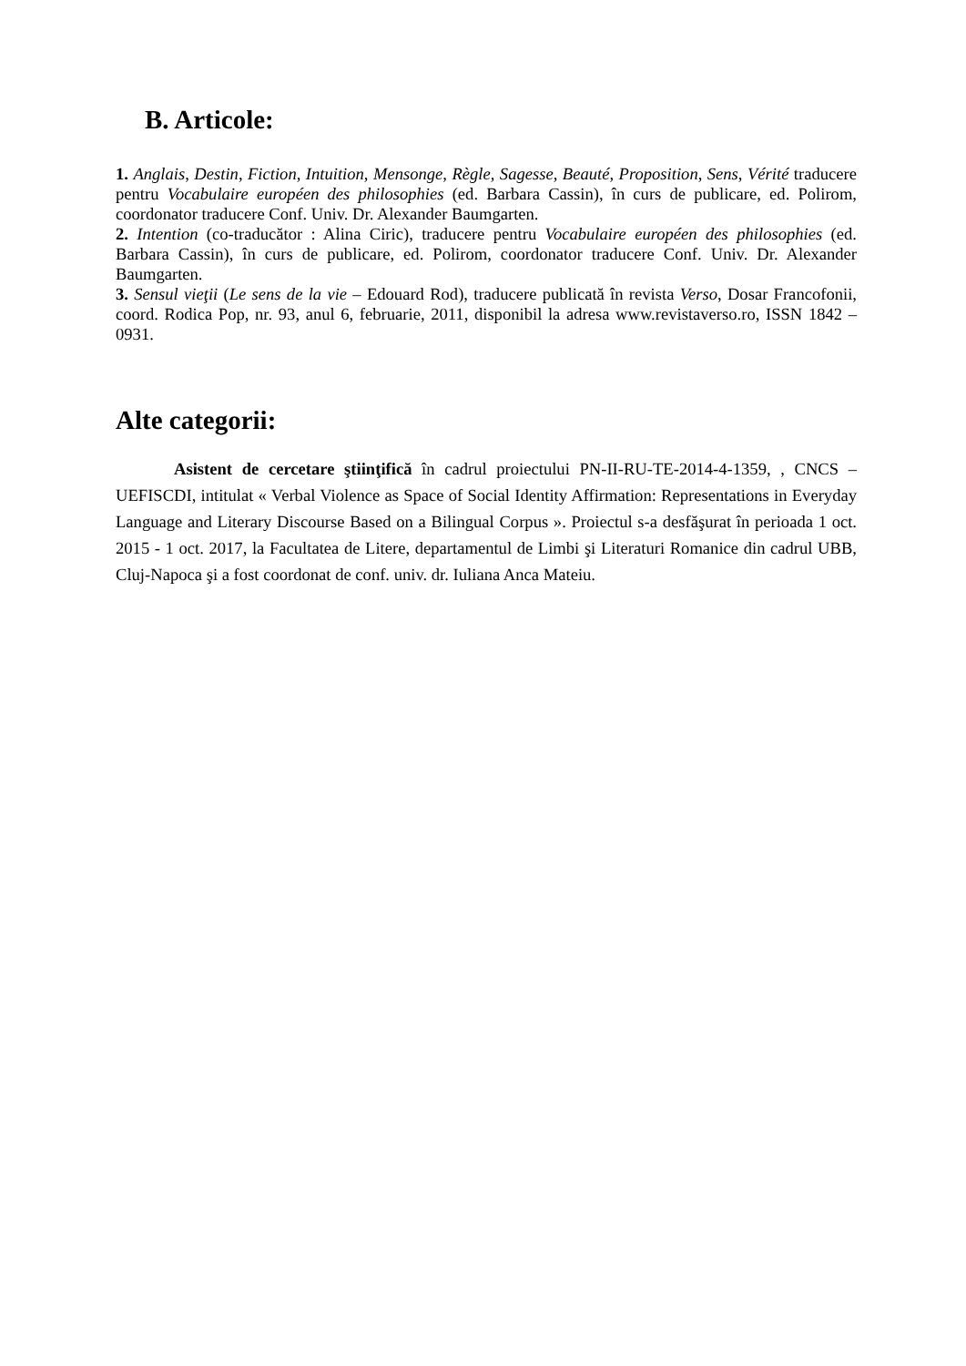B. Articole:
1. Anglais, Destin, Fiction, Intuition, Mensonge, Règle, Sagesse, Beauté, Proposition, Sens, Vérité traducere pentru Vocabulaire européen des philosophies (ed. Barbara Cassin), în curs de publicare, ed. Polirom, coordonator traducere Conf. Univ. Dr. Alexander Baumgarten.
2. Intention (co-traducător : Alina Ciric), traducere pentru Vocabulaire européen des philosophies (ed. Barbara Cassin), în curs de publicare, ed. Polirom, coordonator traducere Conf. Univ. Dr. Alexander Baumgarten.
3. Sensul vieţii (Le sens de la vie – Edouard Rod), traducere publicată în revista Verso, Dosar Francofonii, coord. Rodica Pop, nr. 93, anul 6, februarie, 2011, disponibil la adresa www.revistaverso.ro, ISSN 1842 – 0931.
Alte categorii:
Asistent de cercetare ştiinţifică în cadrul proiectului PN-II-RU-TE-2014-4-1359, , CNCS – UEFISCDI, intitulat « Verbal Violence as Space of Social Identity Affirmation: Representations in Everyday Language and Literary Discourse Based on a Bilingual Corpus ». Proiectul s-a desfăşurat în perioada 1 oct. 2015 - 1 oct. 2017, la Facultatea de Litere, departamentul de Limbi şi Literaturi Romanice din cadrul UBB, Cluj-Napoca şi a fost coordonat de conf. univ. dr. Iuliana Anca Mateiu.